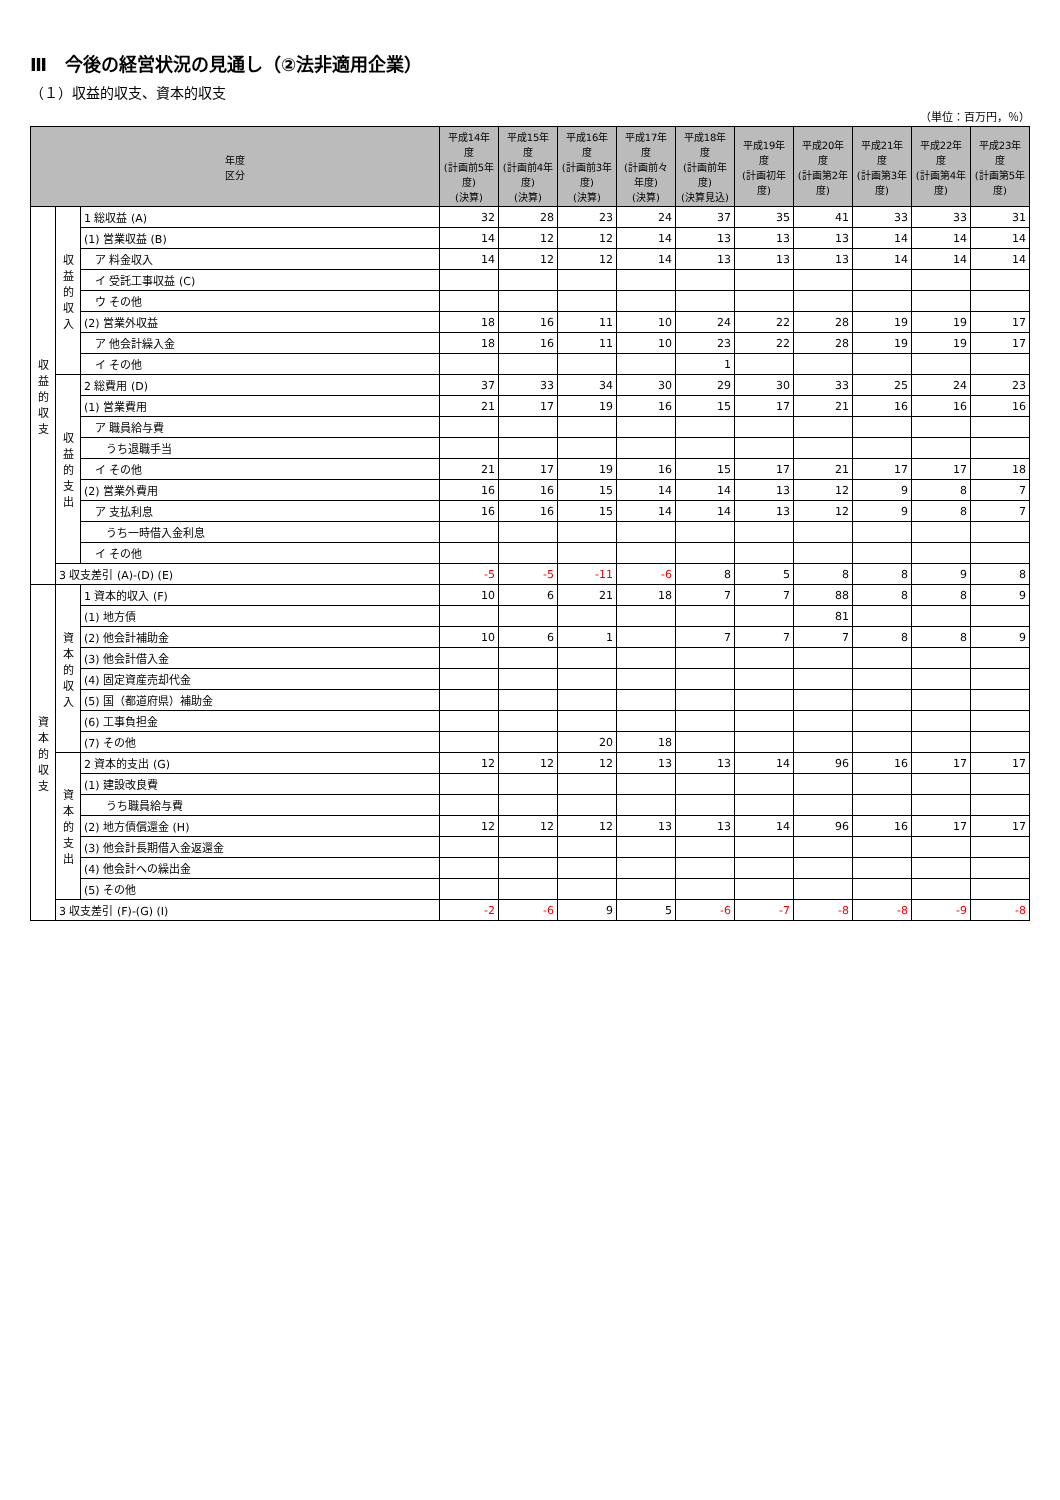Ⅲ　今後の経営状況の見通し（②法非適用企業）
（１）収益的収支、資本的収支
（単位：百万円，％）
| 年度 区分 | | | 平成14年度 (計画前5年度) (決算) | 平成15年度 (計画前4年度) (決算) | 平成16年度 (計画前3年度) (決算) | 平成17年度 (計画前々年度) (決算) | 平成18年度 (計画前年度) (決算見込) | 平成19年度 (計画初年度) | 平成20年度 (計画第2年度) | 平成21年度 (計画第3年度) | 平成22年度 (計画第4年度) | 平成23年度 (計画第5年度) |
| --- | --- | --- | --- | --- | --- | --- | --- | --- | --- | --- | --- | --- |
| 収益的収支 | 収益的収入 | 1 総収益 (A) | 32 | 28 | 23 | 24 | 37 | 35 | 41 | 33 | 33 | 31 |
| | | (1) 営業収益 (B) | 14 | 12 | 12 | 14 | 13 | 13 | 13 | 14 | 14 | 14 |
| | | ア 料金収入 | 14 | 12 | 12 | 14 | 13 | 13 | 13 | 14 | 14 | 14 |
| | | イ 受託工事収益 (C) | | | | | | | | | | |
| | | ウ その他 | | | | | | | | | | |
| | | (2) 営業外収益 | 18 | 16 | 11 | 10 | 24 | 22 | 28 | 19 | 19 | 17 |
| | | ア 他会計繰入金 | 18 | 16 | 11 | 10 | 23 | 22 | 28 | 19 | 19 | 17 |
| | | イ その他 | | | | | 1 | | | | | |
| | 収益的支出 | 2 総費用 (D) | 37 | 33 | 34 | 30 | 29 | 30 | 33 | 25 | 24 | 23 |
| | | (1) 営業費用 | 21 | 17 | 19 | 16 | 15 | 17 | 21 | 16 | 16 | 16 |
| | | ア 職員給与費 | | | | | | | | | | |
| | | うち退職手当 | | | | | | | | | | |
| | | イ その他 | 21 | 17 | 19 | 16 | 15 | 17 | 21 | 17 | 17 | 18 |
| | | (2) 営業外費用 | 16 | 16 | 15 | 14 | 14 | 13 | 12 | 9 | 8 | 7 |
| | | ア 支払利息 | 16 | 16 | 15 | 14 | 14 | 13 | 12 | 9 | 8 | 7 |
| | | うち一時借入金利息 | | | | | | | | | | |
| | | イ その他 | | | | | | | | | | |
| | 3 収支差引 (A)-(D) (E) | | -5 | -5 | -11 | -6 | 8 | 5 | 8 | 8 | 9 | 8 |
| 資本的収支 | 資本的収入 | 1 資本的収入 (F) | 10 | 6 | 21 | 18 | 7 | 7 | 88 | 8 | 8 | 9 |
| | | (1) 地方債 | | | | | | | 81 | | | |
| | | (2) 他会計補助金 | 10 | 6 | 1 | | 7 | 7 | 7 | 8 | 8 | 9 |
| | | (3) 他会計借入金 | | | | | | | | | | |
| | | (4) 固定資産売却代金 | | | | | | | | | | |
| | | (5) 国（都道府県）補助金 | | | | | | | | | | |
| | | (6) 工事負担金 | | | | | | | | | | |
| | | (7) その他 | | | 20 | 18 | | | | | | |
| | 資本的支出 | 2 資本的支出 (G) | 12 | 12 | 12 | 13 | 13 | 14 | 96 | 16 | 17 | 17 |
| | | (1) 建設改良費 | | | | | | | | | | |
| | | うち職員給与費 | | | | | | | | | | |
| | | (2) 地方債償還金 (H) | 12 | 12 | 12 | 13 | 13 | 14 | 96 | 16 | 17 | 17 |
| | | (3) 他会計長期借入金返還金 | | | | | | | | | | |
| | | (4) 他会計への繰出金 | | | | | | | | | | |
| | | (5) その他 | | | | | | | | | | |
| | 3 収支差引 (F)-(G) (I) | | -2 | -6 | 9 | 5 | -6 | -7 | -8 | -8 | -9 | -8 |